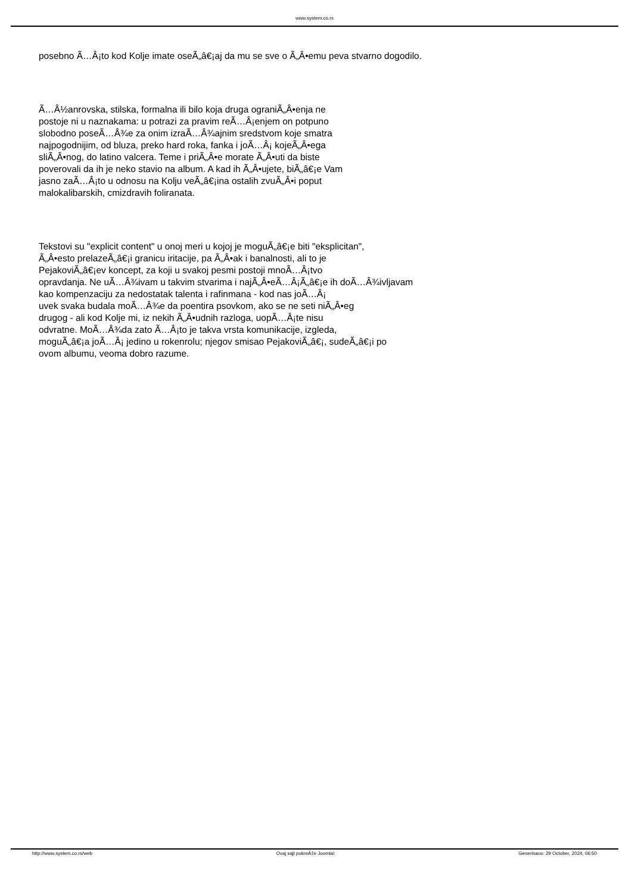www.system.co.rs
posebno Ã…Â¡to kod Kolje imate oseÃ„â€¡aj da mu se sve o Ã„Â•emu peva stvarno dogodilo.
Ã…Â½anrovska, stilska, formalna ili bilo koja druga ograniÃ„Â•enja ne
postoje ni u naznakama: u potrazi za pravim reÃ…Â¡enjem on potpuno
slobodno poseÃ…Â¾e za onim izraÃ…Â¾ajnim sredstvom koje smatra
najpogodnijim, od bluza, preko hard roka, fanka i joÃ…Â¡ kojeÃ„Â•ega
sliÃ„Â•nog, do latino valcera. Teme i priÃ„Â•e morate Ã„Â•uti da biste
poverovali da ih je neko stavio na album. A kad ih Ã„Â•ujete, biÃ„â€¡e Vam
jasno zaÃ…Â¡to u odnosu na Kolju veÃ„â€¡ina ostalih zvuÃ„Â•i poput
malokalibarskih, cmizdravih foliranata.
Tekstovi su "explicit content" u onoj meri u kojoj je moguÃ„â€¡e biti "eksplicitan",
Ã„Â•esto prelazeÃ„â€¡i granicu iritacije, pa Ã„Â•ak i banalnosti, ali to je
PejakoviÃ„â€¡ev koncept, za koji u svakoj pesmi postoji mnoÃ…Â¡tvo
opravdanja. Ne uÃ…Â¾ivam u takvim stvarima i najÃ„Â•eÃ…Â¡Ã„â€¡e ih doÃ…Â¾ivljavam
kao kompenzaciju za nedostatak talenta i rafinmana - kod nas joÃ…Â¡
uvek svaka budala moÃ…Â¾e da poentira psovkom, ako se ne seti niÃ„Â•eg
drugog - ali kod Kolje mi, iz nekih Ã„Â•udnih razloga, uopÃ…Â¡te nisu
odvratne. MoÃ…Â¾da zato Ã…Â¡to je takva vrsta komunikacije, izgleda,
moguÃ„â€¡a joÃ…Â¡ jedino u rokenrolu; njegov smisao PejakoviÃ„â€¡, sudeÃ„â€¡i po
ovom albumu, veoma dobro razume.
http://www.system.co.rs/web Ovaj sajt pokreÄ‡e Joomla! Generisano: 29 October, 2024, 06:50